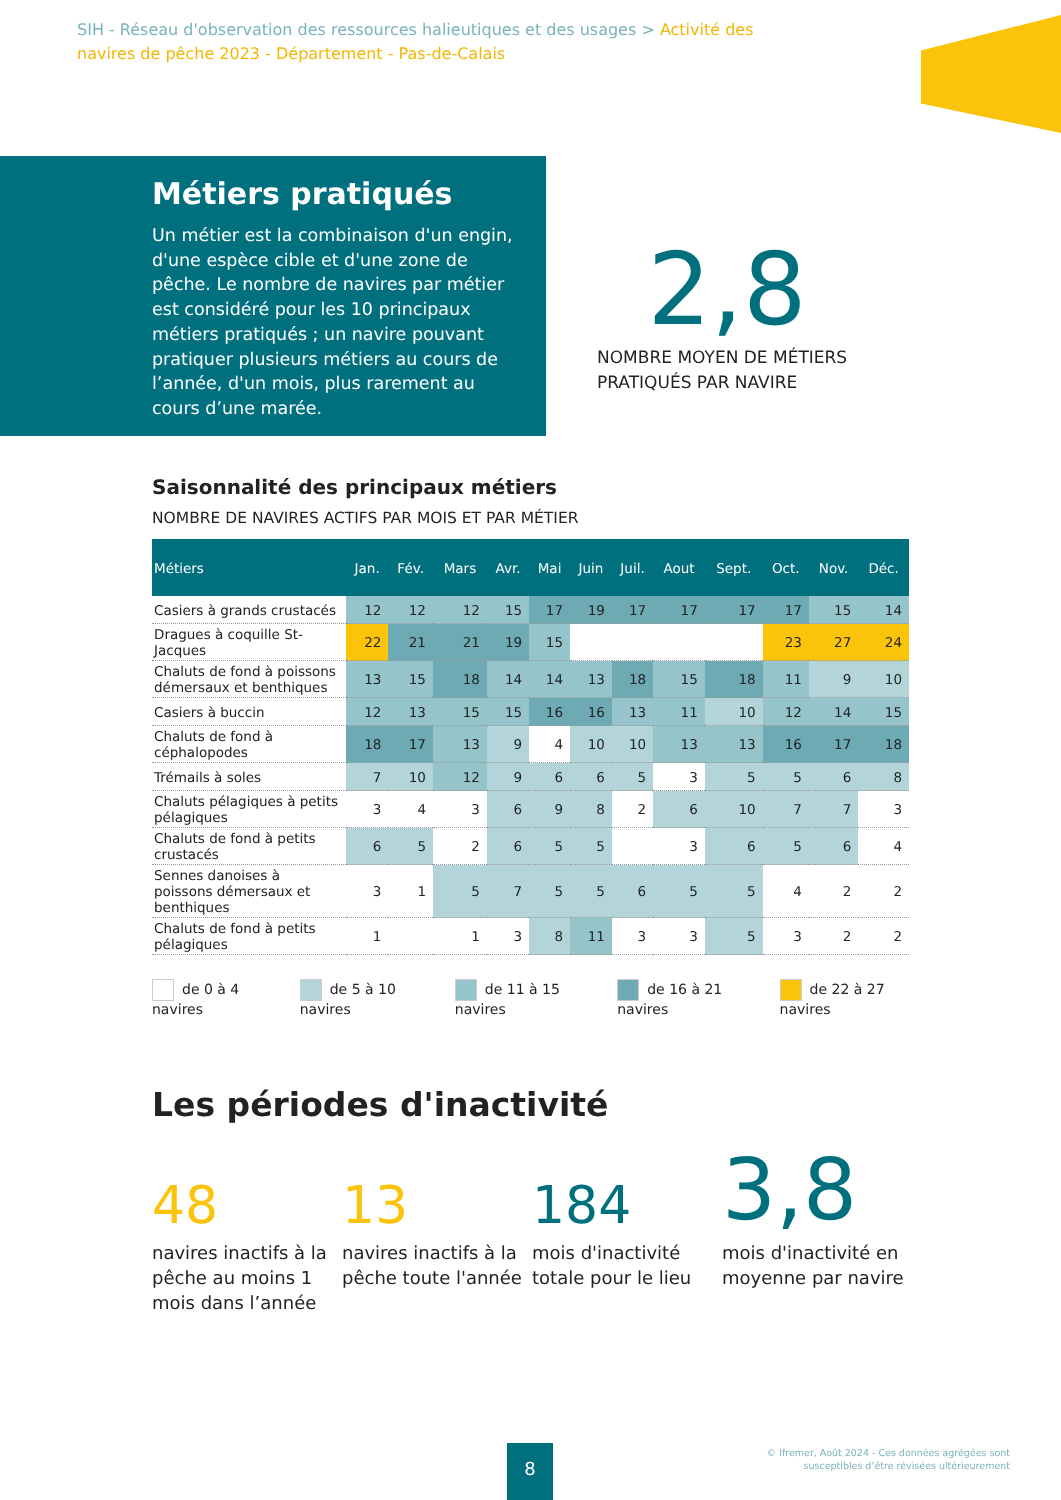SIH - Réseau d'observation des ressources halieutiques et des usages > Activité des navires de pêche 2023 - Département - Pas-de-Calais
Métiers pratiqués
Un métier est la combinaison d'un engin, d'une espèce cible et d'une zone de pêche. Le nombre de navires par métier est considéré pour les 10 principaux métiers pratiqués ; un navire pouvant pratiquer plusieurs métiers au cours de l’année, d'un mois, plus rarement au cours d’une marée.
2,8
NOMBRE MOYEN DE MÉTIERS PRATIQUÉS PAR NAVIRE
Saisonnalité des principaux métiers
NOMBRE DE NAVIRES ACTIFS PAR MOIS ET PAR MÉTIER
| Métiers | Jan. | Fév. | Mars | Avr. | Mai | Juin | Juil. | Aout | Sept. | Oct. | Nov. | Déc. |
| --- | --- | --- | --- | --- | --- | --- | --- | --- | --- | --- | --- | --- |
| Casiers à grands crustacés | 12 | 12 | 12 | 15 | 17 | 19 | 17 | 17 | 17 | 17 | 15 | 14 |
| Dragues à coquille St-Jacques | 22 | 21 | 21 | 19 | 15 | | | | | 23 | 27 | 24 |
| Chaluts de fond à poissons démersaux et benthiques | 13 | 15 | 18 | 14 | 14 | 13 | 18 | 15 | 18 | 11 | 9 | 10 |
| Casiers à buccin | 12 | 13 | 15 | 15 | 16 | 16 | 13 | 11 | 10 | 12 | 14 | 15 |
| Chaluts de fond à céphalopodes | 18 | 17 | 13 | 9 | 4 | 10 | 10 | 13 | 13 | 16 | 17 | 18 |
| Trémails à soles | 7 | 10 | 12 | 9 | 6 | 6 | 5 | 3 | 5 | 5 | 6 | 8 |
| Chaluts pélagiques à petits pélagiques | 3 | 4 | 3 | 6 | 9 | 8 | 2 | 6 | 10 | 7 | 7 | 3 |
| Chaluts de fond à petits crustacés | 6 | 5 | 2 | 6 | 5 | 5 | | 3 | 6 | 5 | 6 | 4 |
| Sennes danoises à poissons démersaux et benthiques | 3 | 1 | 5 | 7 | 5 | 5 | 6 | 5 | 5 | 4 | 2 | 2 |
| Chaluts de fond à petits pélagiques | 1 | | 1 | 3 | 8 | 11 | 3 | 3 | 5 | 3 | 2 | 2 |
de 0 à 4 navires de 5 à 10 navires de 11 à 15 navires de 16 à 21 navires de 22 à 27 navires
Les périodes d'inactivité
48
navires inactifs à la pêche au moins 1 mois dans l’année
13
navires inactifs à la pêche toute l'année
184
mois d'inactivité totale pour le lieu
3,8
mois d'inactivité en moyenne par navire
8
© Ifremer, Août 2024 - Ces données agrégées sont
susceptibles d’être révisées ultérieurement